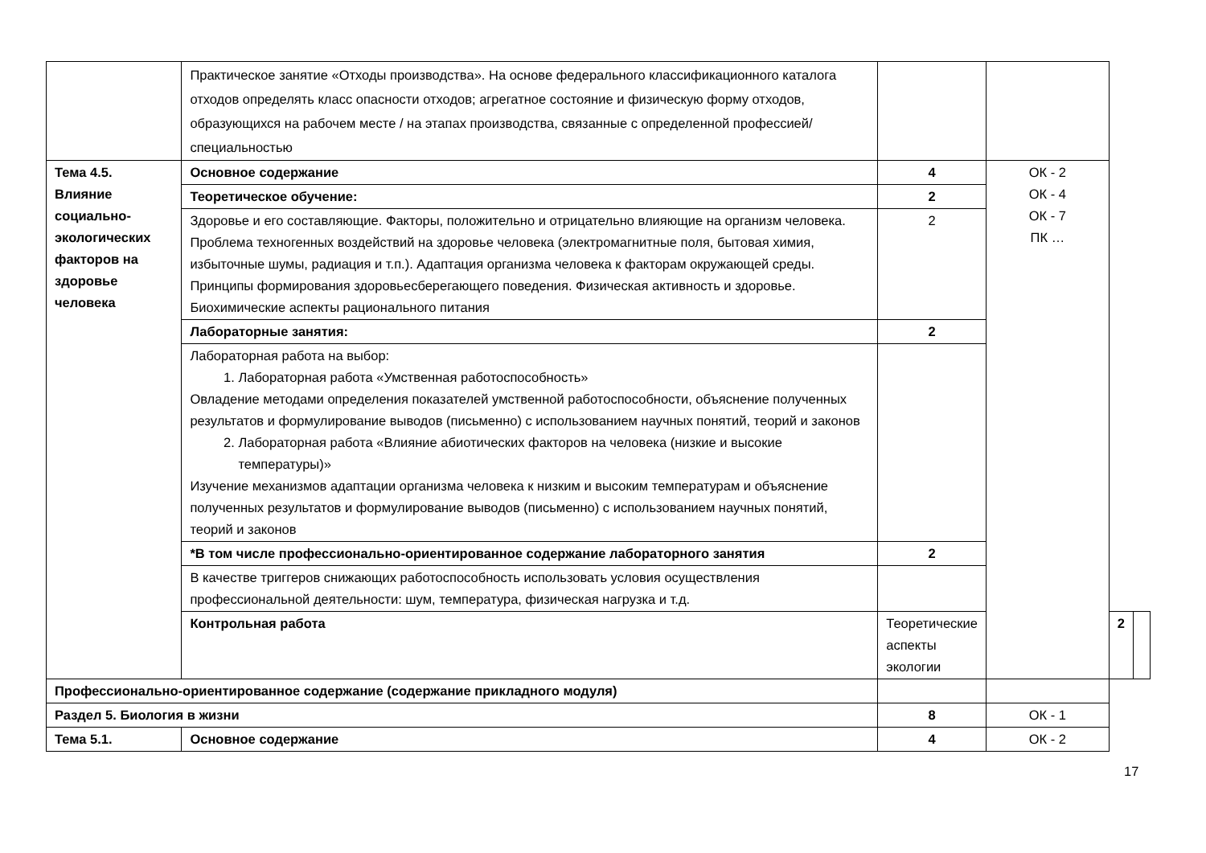| | Практическое занятие «Отходы производства». На основе федерального классификационного каталога отходов определять класс опасности отходов; агрегатное состояние и физическую форму отходов, образующихся на рабочем месте / на этапах производства, связанные с определенной профессией/специальностью | | | | |
| Тема 4.5. Влияние социально-экологических факторов на здоровье человека | Основное содержание | 4 | ОК - 2 ОК - 4 ОК - 7 ПК … | | |
| | Теоретическое обучение: | 2 | | | |
| | Здоровье и его составляющие. Факторы, положительно и отрицательно влияющие на организм человека. Проблема техногенных воздействий на здоровье человека (электромагнитные поля, бытовая химия, избыточные шумы, радиация и т.п.). Адаптация организма человека к факторам окружающей среды. Принципы формирования здоровьесберегающего поведения. Физическая активность и здоровье. Биохимические аспекты рационального питания | 2 | | | |
| | Лабораторные занятия: | 2 | | | |
| | Лабораторная работа на выбор: 1. Лабораторная работа «Умственная работоспособность» Овладение методами определения показателей умственной работоспособности, объяснение полученных результатов и формулирование выводов (письменно) с использованием научных понятий, теорий и законов 2. Лабораторная работа «Влияние абиотических факторов на человека (низкие и высокие температуры)» Изучение механизмов адаптации организма человека к низким и высоким температурам и объяснение полученных результатов и формулирование выводов (письменно) с использованием научных понятий, теорий и законов | | | | |
| | *В том числе профессионально-ориентированное содержание лабораторного занятия | 2 | | | |
| | В качестве триггеров снижающих работоспособность использовать условия осуществления профессиональной деятельности: шум, температура, физическая нагрузка и т.д. | | | | |
| | Контрольная работа | Теоретические аспекты экологии | | 2 | |
| Профессионально-ориентированное содержание (содержание прикладного модуля) | | | | | |
| Раздел 5. Биология в жизни | | 8 | ОК - 1 | | |
| Тема 5.1. | Основное содержание | 4 | ОК - 2 | | |
17